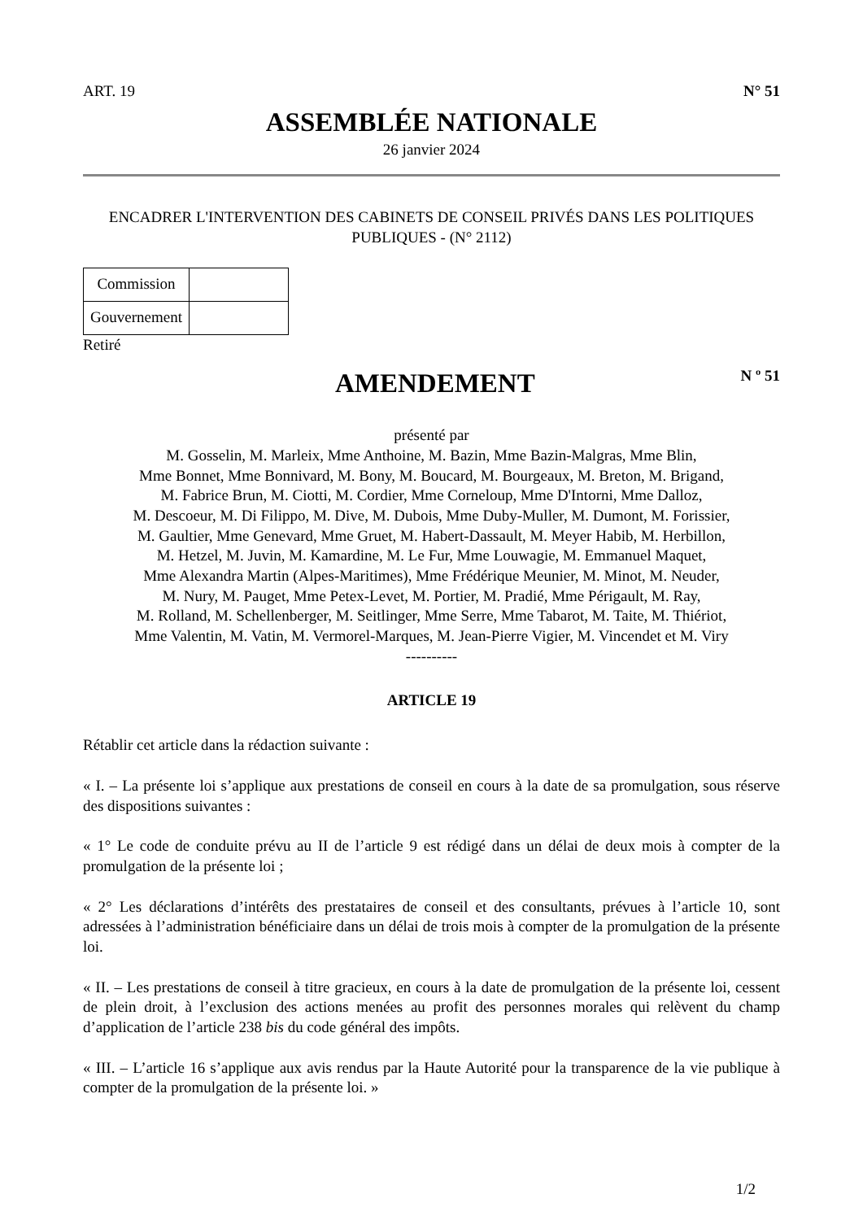ART. 19 N° 51
ASSEMBLÉE NATIONALE
26 janvier 2024
ENCADRER L'INTERVENTION DES CABINETS DE CONSEIL PRIVÉS DANS LES POLITIQUES PUBLIQUES - (N° 2112)
| Commission | |
| Gouvernement | |
Retiré
AMENDEMENT
N º 51
présenté par
M. Gosselin, M. Marleix, Mme Anthoine, M. Bazin, Mme Bazin-Malgras, Mme Blin,
Mme Bonnet, Mme Bonnivard, M. Bony, M. Boucard, M. Bourgeaux, M. Breton, M. Brigand,
M. Fabrice Brun, M. Ciotti, M. Cordier, Mme Corneloup, Mme D'Intorni, Mme Dalloz,
M. Descoeur, M. Di Filippo, M. Dive, M. Dubois, Mme Duby-Muller, M. Dumont, M. Forissier,
M. Gaultier, Mme Genevard, Mme Gruet, M. Habert-Dassault, M. Meyer Habib, M. Herbillon,
M. Hetzel, M. Juvin, M. Kamardine, M. Le Fur, Mme Louwagie, M. Emmanuel Maquet,
Mme Alexandra Martin (Alpes-Maritimes), Mme Frédérique Meunier, M. Minot, M. Neuder,
M. Nury, M. Pauget, Mme Petex-Levet, M. Portier, M. Pradié, Mme Périgault, M. Ray,
M. Rolland, M. Schellenberger, M. Seitlinger, Mme Serre, Mme Tabarot, M. Taite, M. Thiériot,
Mme Valentin, M. Vatin, M. Vermorel-Marques, M. Jean-Pierre Vigier, M. Vincendet et M. Viry
----------
ARTICLE 19
Rétablir cet article dans la rédaction suivante :
« I. – La présente loi s’applique aux prestations de conseil en cours à la date de sa promulgation, sous réserve des dispositions suivantes :
« 1° Le code de conduite prévu au II de l’article 9 est rédigé dans un délai de deux mois à compter de la promulgation de la présente loi ;
« 2° Les déclarations d’intérêts des prestataires de conseil et des consultants, prévues à l’article 10, sont adressées à l’administration bénéficiaire dans un délai de trois mois à compter de la promulgation de la présente loi.
« II. – Les prestations de conseil à titre gracieux, en cours à la date de promulgation de la présente loi, cessent de plein droit, à l’exclusion des actions menées au profit des personnes morales qui relèvent du champ d’application de l’article 238 bis du code général des impôts.
« III. – L’article 16 s’applique aux avis rendus par la Haute Autorité pour la transparence de la vie publique à compter de la promulgation de la présente loi. »
1/2